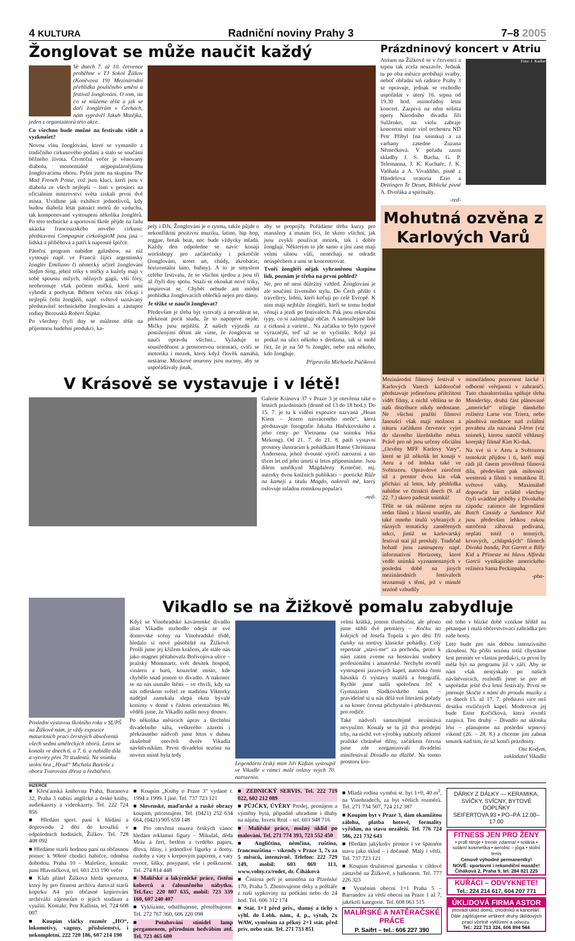4 KULTURA Radniční noviny Prahy 3 7–8 2005
Žonglovat se může naučit každý
Ve dnech 7. až 10. července proběhne v TJ Sokol Žižkov (Koněvova 19) Mezinárodní přehlídka pouličního umění a festival žonglování. O tom, na co se můžeme těšit a jak se daří žonglérům v Čechách, nám vyprávěl Jakub Matějka, jeden z organizátorů této akce.
Co všechno bude možné na festivalu vidět a vyzkoušet?
Novou vlnu žonglování, které se vymanilo z tradičního cirkusového podání a stalo se součástí běžného života. Čtvrteční večer je věnovaný diabolu, momentálně nejpopulárnějšímu žonglovacímu oboru. Pyšní jsme na skupinu The Mad French Posse, což jsou kluci, kteří jsou v diabolu ze všech nejlepší – loni v prosinci na oficiálním mistrovství světa získali první dvě místa. Uvidíme jak exhibice jednotlivců, kdy budou diabola létat patnáct metrů do vzduchu, tak komponované vystoupení několika žonglérů. Po této technické a sportovní škole přijde na řadu ukázka francouzského nového cirkusu: představení Compagnie cirkologioM jsou jiná – lidská a příběhová a patří k naprosté špičce.
Páteční program nabídne galashow, na níž vystoupí např. ve Francii žijící argentinský žonglér Emiliano či německý učitel žonglování Stefan Sing, jehož triky s míčky a kužely mají v sobě spoustu milých, něžných gagů, vtší fóry, neohromuje však počtem míčků, které umí vyhodit a pochytat. Během večera nás čekají i nejlepší čeští žongléři, např. světově uznávaný představitel technického žonglování a zástupce rodiny Berousků Robert Štipka.
Po všechny čtyři dny se můžeme těšit na příjemnou hudební produkci, ka-
pely i DJs. Žonglování je o rytmu, takže půjde o nekonfliktní pozitivní muziku, latino, hip hop, reggae, break beat, noc bude vždycky mladá. Každý den odpoledne se navíc konají workshopy pro začátečníky i pokročilé (žonglování, street art, chůdy, akrobacie, horizontální lano, bubny). A to je smyslem celého festivalu, že se všichni sjedou a jsou tři až čtyři dny spolu. Snaží se okoukat nové triky, inspirovat se. Chybět nebude ani módní prohlídka žonglovacích oblečků nejen pro dámy.
Je těžké se naučit žonglovat?
Především je třeba být vytrvalý a nevzdávat se, překonat pocit studu, že to napoprvé nejde. Míčky jsou nejtěžší. Z našich výjezdů za postiženými dětmi ale víme, že žonglovat se naučí opravdu všichni... Vyžaduje to soustředěnost a prostorovou orientaci, cvičí se motorika i mozek, který když člověk namáhá, nestárne. Mozkové neurony jsou nuceny, aby se uspořádávaly jinak,
aby se propojily. Pořádáme třeba kurzy pro manažery a musím říci, že skoro všichni, jak jsou zvyklí používat mozek, tak i dobře žonglují. Některým to jde samo a jiní zase mají velmi silnou vůli, nenechají se odradit neúspěchem a umí se koncentrovat.
Tvoří žongléři nějak vyhraněnou skupinu lidí, poznám je třeba na první pohled?
Ne, pro ně není důležitý vzhled. Žonglování je ale součástí životního stylu. Do Čech přišlo s travellery, lidmi, kteří kočují po celé Evropě. K nim mají nejblíže žongléři, kteří se tomu hodně věnují a jezdí po festivalech. Pak jsou rekreační typy, co si zažonglují občas. A samozřejmě lidé z cirkusů a varieté... Na začátku to bylo typově výraznější, teď už se to vyčistilo. Když jsi potkal na ulici někoho s dredama, tak si mohl říct, že je na 50 % žonglér, nebo zná někoho, kdo žongluje.
Připravila Michaela Púčiková
V Krásově se vystavuje i v létě!
Galerie Krásova 37 v Praze 3 je otevřena také o letních prázdninách (denně od 13 do 18 hod.). Do 15. 7. je tu k vidění expozice nazvaná „Hoan Kiem – Jezero navráceného meče“, která představuje fotografie Jakuba Hněvkovského z jeho cesty po Vietnamu (na snímku řeka Mekong). Od 21. 7. do 21. 8. patří výstavní prostory ilustracím k pohádkám Hanse Christiana Andersena, jehož dvousté výročí narození a sto třicet let od jeho úmrtí si letos připomínáme. Jsou dílem umělkyně Magdaleny Konečné, mj. autorky dvou knižních publikací – poetické Růže na kameji a titulu Magdo, nakresli mě, který oslovuje mladou romskou populaci.
-red-
Prázdninový koncert v Atriu
Atrium na Žižkově se v červenci a srpnu tak zcela neuzavře. Jednak tu po oba měsíce probíhají svatby, neboť obřadní síň radnice Prahy 3 se opravuje, jednak se rozhodlo uspořádat v úterý 16. srpna od 19.30 hod. mimořádný letní koncert. Zazpívá na něm sólista opery Národního divadla Jiří Sulženko, na violu zahraje koncertní mistr viol orchestru ND Petr Přibyl (na snímku) a za varhany zasedne Zuzana Němečková. V pořadu zazní skladby J. S. Bacha, G. P. Telemanna, J. K. Kuchaře, J. K. Vaňhala a A. Vivaldiho, písně z Händelova oratoria Ezio a Dettingen Te Deum, Biblické písně A. Dvořáka a spirituály.
-red-
Foto: J. Kadlec
Mohutná ozvěna z Karlových Varů
Mezinárodní filmový festival v Karlových Varech každoročně představuje jedinečnou příležitost vidět filmy, z nichž většina se do naší distribuce nikdy nedostane. Ne všichni pražští filmoví fanoušci však mají možnost a náturu začátkem července vyjet do slavného lázeňského města. Právě pro ně jsou určeny oficiální „Ozvěny MFF Karlovy Vary“, které se již několik let konají v Aeru a od loňska také ve Světozoru. Opravdové zúročení sil a prostor dvou kin však přichází až letos, kdy přehlídka nabídne ve čtrnácti dnech (9. až 22. 7.) skoro padesát snímků!
Těšit se tak můžeme nejen na sedm filmů z hlavní soutěže, ale také mnoho titulů vybraných z různých tematicky zaměřených sekcí, jimiž se karlovarský festival stal již proslulý. Tradičně bohatě jsou zastoupeny např. informativní Horizonty, které vedle snímků vyznamenaných v poslední době na jiných mezinárodních festivalech seznamují s těmi, jež v minulé sezóně vzbudily
mimořádnou pozornost laické i odborné veřejnosti v zahraničí. Tuto charakteristiku splňuje třeba Manderlay, druhá část plánované „americké“ trilogie dánského režiséra Larse von Triera, nebo působivá meditace nad zvláštní povahou zla nazvaná 3-Iron (viz snímek), kterou natočil věhlasný korejský filmař Kim Ki-duk.
Na své si v Aeru a Světozoru tentokrát přijdou i ti, kteří mají rádi již časem prověřená filmová díla, především pak milovníci westernů a filmů s tematikou II. světové války. Maximálně doporučit lze zvláště všechny čtyři uváděné příběhy z Divokého západu: zatímco ale legendární Butch Cassidy a Sundance Kid jsou především lehkou rukou natočená zábavná podívaná, neplatí totéž o temných, krvavých, „chlapských“ filmech Divoká banda, Pat Garret a Billy Kid a Přineste mi hlavu Alfreda Garcii vynikajícího amerického režiséra Sama Peckinpaha.
-pba-
Poslední výstavou školního roku v SUPŠ na Žižkově nám. je vždy expozice maturitních prací čerstvých absolventů všech sedmi uměleckých oborů. Letos se konala ve dnech 6. a 7. 6. a nabídla díla a výtvory přes 70 studentů. Na snímku stolní hra „Hrad“ Michala Bartoše z oboru Tvarování dřeva a řezbářství.
Vikadlo se na Žižkově pomalu zabydluje
Když se Vinohradské kavárenské divadlo alias Vikadlo rozhodlo odejít ze své domovské scény na Vinohradské třídě, hledalo si nové působiště na Žižkově. Prošli jsme jej křížem krážem, ale stále nás jako magnet přitahovala Bořivojova ulice – pražský Montmartr, svět desítek hospod, vináren a barů, kouzelné místo, kde chybělo snad jenom to divadlo. A nakonec se na nás usmálo štěstí – ve chvíli, kdy na nás odleskem světel ze stadiónu Viktorky nadějně zamrkala slepá okna bývalé konírny v domě s číslem orientačním 86, věděli jsme, že Vikadlo našlo nový domov.
Po několika měsících úprav a šlechtění divadelního sálu, veškerého zázemí i překrásného nádvoří jsme letos v dubnu zkušebně otevřeli dveře Vikadla návštěvníkům. První divadelní sezóna na novém místě byla tedy
Legendární český mim Jiří Kaftan vystoupil ve Vikadle v rámci malé oslavy svých 70. narozenin.
velmi krátká, jenom tříměsíční, ale přesto jsme stihli dvě premiéry – Kočku na kolejích od Josefa Topola a pro děti Tři čuníky na motivy klasické pohádky. Celý repertoár „staví-me“ za pochodu, proto k nám zatím zveme na hostování soubory profesionální i amatérské. Nechybí rovněž vystoupení jazzových kapel, autorská čtení básníků či výstavy malířů a fotografů. Rychle jsme našli společnou řeč s Gymnáziem Sladkovského nám. – pravidelně si u nás dělá své literární pořady a na konec června přichystalo i představení pro rodiče.
Také nádvoří samozřejmě nezůstává nevyužito. Konaly se tu již dva prodejní trhy, na nichž své výrobky nabízely některé pražské chráněné dílny, začátkem června jsme zde zorganizovali divadelní minifestival Divadlo na dlažbě. Na tomto prostoru kro-
mě toho v blízké době vznikne hřiště na pétanque i malá občerstvovací zahrádka pro naše hosty.
Léto bude pro nás dobou intenzivního zkoušení. Na příští sezónu totiž chystáme šest premiér ve vlastní produkci, ta první by měla být na programu již v září. Aby se nám však nestýskalo po našich návštěvnících, rozhodli jsme se pro ně uspořádat ještě dva letní festivaly. První se jmenuje Skočte s námi do proudu muziky a ve dnech 15. až 17. 7. představí více než desítku rozličných kapel. Moderovat jej bude Ester Kočičková, která rovněž zazpívá. Ten druhý – Divadlo na sklonku léta – plánujeme na poslední srpnový víkend (26. – 28. 8.) a chceme jím zahnat smutek nad tím, že už končí prázdniny.
Ota Kodym,
zakladatel Vikadla
INZERCE
■ Křesťanská knihovna Praha, Baranova 32, Praha 3 nabízí anglické a české knihy, audiokazety a videokazety. Tel. 222 724 856
■ Hledám sport. paní k hlídání a doprovodu 2 dětí do kroužků v odpoledních hodinách, Žižkov. Tel. 728 408 092
■ Hledáme starší hodnou paní na občasnou pomoc k 90leté chodící babičce, odměna dohodou. Praha 10 – Malešice, kontakt: paní Hlavničková, tel. 603 233 190 večer
■ Klub přátel Žižkova hledá sponzora, který by pro činnost archivu daroval starší kopírku A4 pro občasné kopírování archiválií zájemcům o jejich studium a využití. Kontakt: Petr Kallista, tel. 724 608 007
■ Koupím vláčky rozměr „HO“, lokomotivy, vagony, příslušenství, i nekompletní. 222 720 186, 607 214 190
■ Koupím „Knihy o Praze 3“ vydané r. 1994 a 1999. I jiné. Tel. 737 723 121
■ Slovenské, maďarské a ruské obrazy koupím, pricestujem. Tel. (0421) 252 634 664, (0421) 905 659 148
■ Pro otevření muzea českých vánoc hledám reklamní figury – Mikuláš, děda Mráz a čert, betlém z tvrdého papíru, dřeva, hlíny, i jednotlivé figurky a domy, ozdoby z vaty s krepovým papírem, z vaty ovoce, šišky, posypané, vše i poškozené. Tel. 274 814 448
■ Malířské a lakýrnické práce, čistění koberců a čalouněného nábytku. Tel./fax: 220 807 635, mobil: 723 339 160, 607 240 407
■ Vyklízíme, odstěhujeme, přestěhujeme. Tel. 272 767 360, 606 220 098
■ Potahování stínidel lamp pergamenem, přírodním hedvábím atd. Tel. 723 465 600
■ ZEDNICKÝ SERVIS. Tel. 222 719 022, 602 212 089
■ PŮJČKY, ÚVĚRY Prodej, pronájem a výměny bytů, případně uhradíme i dluhy na nájmu. Invest Real – tel. 603 948 716
■ Malířské práce, možný úklid po malování. Tel. 271 774 393, 723 552 450
■ Angličtina, němčina, ruština, francouzština – víkendy v Praze 3, 7x za 5 měsíců, intenzivně. Telefon: 222 729 149, mobil: 603 869 113, www.volny.cz/rodet, dr. Čiháková
■ Čistírna peří je umístěna na Plzeňské 170, Praha 5. Zhotovujeme deky a polštáře z naší sypkoviny na počkání nebo do 24 hod. Tel. 606 312 174
■ Stát. 1+1 před priv., slunný a tichý s výhl. do Lobk. nám., 4. p., výtah, 2x WAW, vyměním za pěkný 2+1 stát. před priv. nebo stát. Tel. 271 733 851
■ Mladá rodina vymění st. byt 1+0, 40 m<sup>2</sup>, na Vinohradech, za byt větších rozměrů. Tel. 271 734 507, 724 212 387
■ Koupím byt v Praze 3, dám okamžitou zálohu, platba hotově, formality vyřídím, na stavu nezáleží. Tel. 776 724 586, 221 732 643
■ Hledám jakýkoliv prostor i ve špatném stavu jako sklad – i dočasně. Malý i větší. Tel. 737 723 121
■ Koupím družstevní garsonku v cihlové zástavbě na Žižkově, s balkonem. Tel. 777 226 323
■ Vyměním obecní 1+1 Praha 5 – Barrandov za větší obecní na Praze 1 až 7, jakékoli kategorie. Tel. 608 063 515
MALÍŘSKÉ A NATĚRAČSKÉ PRÁCE
P. Saifrt – tel.: 606 227 390
DÁRKY Z DÁLKY — KERAMIKA, SVÍČKY, SVÍCNY, BYTOVÉ DOPLŇKY
SEIFERTOVA 93 • PO–PÁ 12.00–17.00
FITNESS JEN PRO ŽENY
• profi stroje • trenér zdarma! • solária • solární kosmetika • aerobic – jóga • stolní tenis
Cenově výhodné permanentky!
NOVĚ: sportovní i rekondiční masáže!
Čiháková 2, Praha 9, tel. 284 821 225
KUŘÁCI – ODVYKNETE!
Tel.: 224 214 617, 604 207 771
ÚKLIDOVÁ FIRMA ASTOR
provádí úklid domů, chodníků a kanceláří. Dále zajišťujeme veškeré druhy úklidových prací včetně vyklízení a odvozu.
Tel.: 222 713 324, 606 894 544